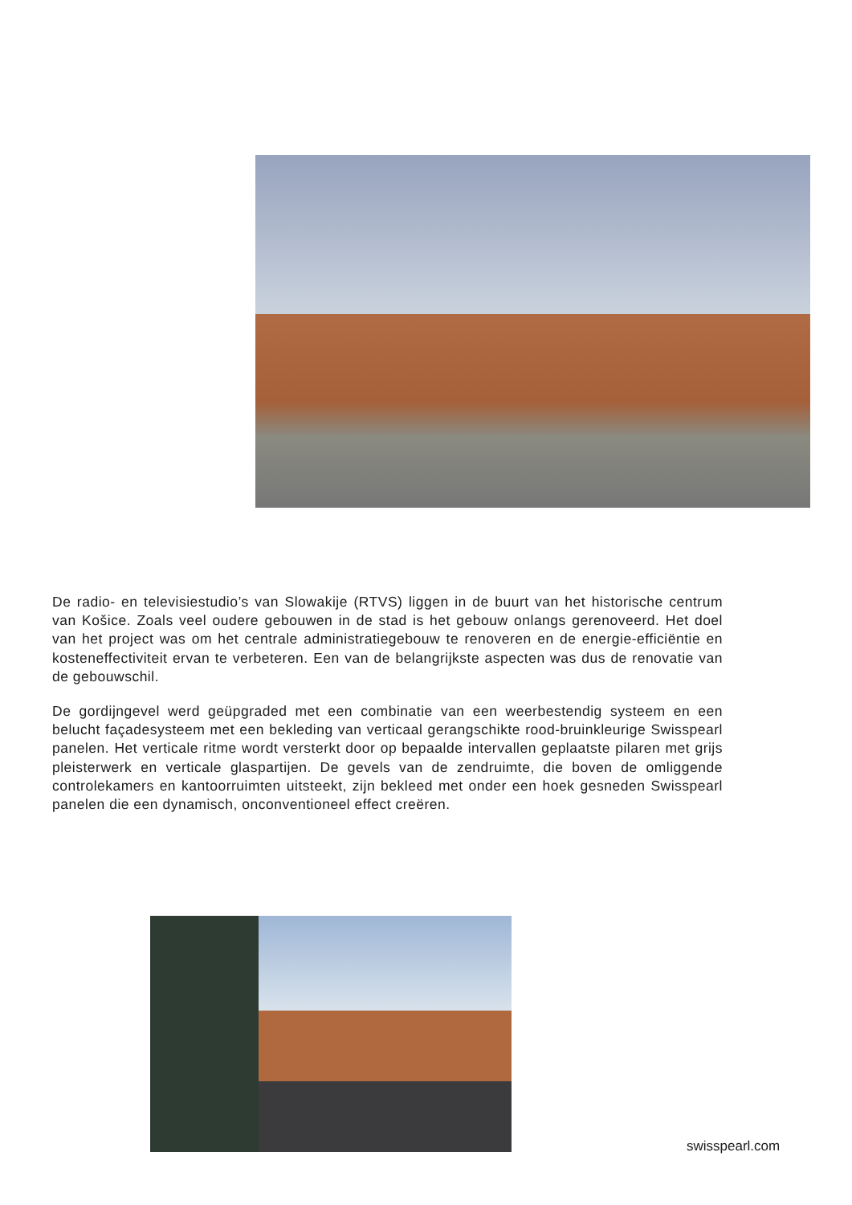De radio- en televisiestudio’s van Slowakije (RTVS) liggen in de buurt van het historische centrum van Košice. Zoals veel oudere gebouwen in de stad is het gebouw onlangs gerenoveerd. Het doel van het project was om het centrale administratiegebouw te renoveren en de energie-efficiëntie en kosteneffectiviteit ervan te verbeteren. Een van de belangrijkste aspecten was dus de renovatie van de gebouwschil.
De gordijngevel werd geüpgraded met een combinatie van een weerbestendig systeem en een belucht façadesysteem met een bekleding van verticaal gerangschikte rood-bruinkleurige Swisspearl panelen. Het verticale ritme wordt versterkt door op bepaalde intervallen geplaatste pilaren met grijs pleisterwerk en verticale glaspartijen. De gevels van de zendruimte, die boven de omliggende controlekamers en kantoorruimten uitsteekt, zijn bekleed met onder een hoek gesneden Swisspearl panelen die een dynamisch, onconventioneel effect creëren.
swisspearl.com